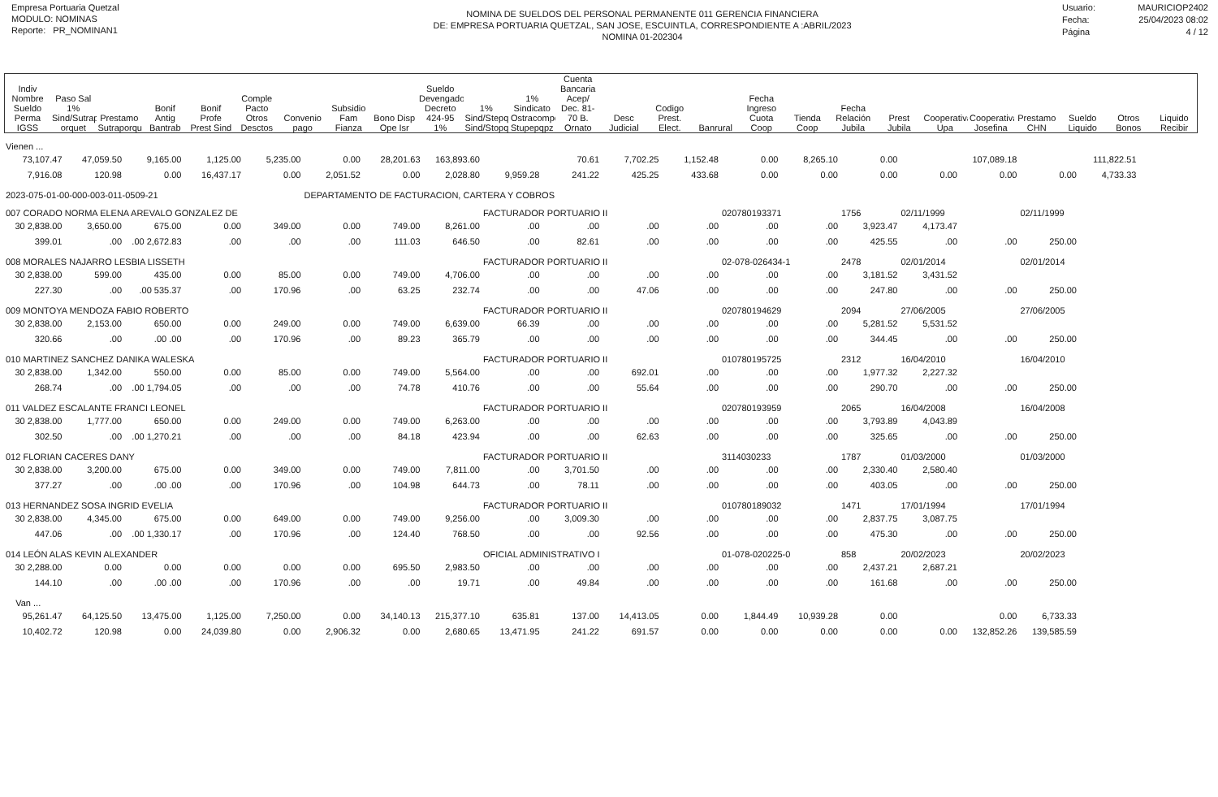Empresa Portuaria Quetzal
MODULO: NOMINAS
Reporte: PR_NOMINAN1
NOMINA DE SUELDOS DEL PERSONAL PERMANENTE 011 GERENCIA FINANCIERA
DE: EMPRESA PORTUARIA QUETZAL, SAN JOSE, ESCUINTLA, CORRESPONDIENTE A :ABRIL/2023
NOMINA 01-202304
Usuario: MAURICIOP2402
Fecha: 25/04/2023 08:02
Página 4 / 12
| Indiv Nombre Sueldo Perma IGSS | Paso Sal 1% Sind/Sutrap orquet | Prestamo Sutraporque | Bonif Antig Bantrab | Bonif Profe Prest Sind | Comple Pacto Otros Desctos | Convenio pago | Subsidio Fam Fianza | Bono Disp Ope Isr | Sueldo Devengado Decreto 424-95 1% | 1% Sind/Stepq Sind/Stopq | 1% Sindicato Ostracompq Stupepqpz | Cuenta Bancaria Acep/ Dec. 81-70 B. Ornato | Desc Judicial | Codigo Prest. Elect. | Banrural | Fecha Ingreso Cuota Coop | Tienda Coop | Fecha Relación Jubila | Prest Jubila | Cooperativa Upa | Cooperativa Josefina | Prestamo CHN | Sueldo Liquido | Otros Bonos | Liquido Recibir |
| --- | --- | --- | --- | --- | --- | --- | --- | --- | --- | --- | --- | --- | --- | --- | --- | --- | --- | --- | --- | --- | --- | --- | --- | --- | --- |
| Vienen ... | | | | | | | | | | | | | | | | | | | |
| 73,107.47 | 47,059.50 | 9,165.00 | 1,125.00 | 5,235.00 | 0.00 | 28,201.63 | 163,893.60 | | 70.61 | 7,702.25 | 1,152.48 | 0.00 | 8,265.10 | 0.00 | | 107,089.18 | 111,822.51 | | |
| 7,916.08 | 120.98 | 0.00 | 16,437.17 | 0.00 | 2,051.52 | 0.00 | 2,028.80 | 9,959.28 | 241.22 | 425.25 | 433.68 | 0.00 | 0.00 | 0.00 | 0.00 | 0.00 | 0.00 | 4,733.33 | |
| 2023-075-01-00-000-003-011-0509-21 | | | | | DEPARTAMENTO DE FACTURACION, CARTERA Y COBROS | | | | | | | | | | | | | | |
| 007 CORADO NORMA ELENA AREVALO GONZALEZ DE | | | | | | | | FACTURADOR PORTUARIO II | | | | 020780193371 | | 1756 | 02/11/1999 | | 02/11/1999 | | |
| 30 2,838.00 | 3,650.00 | 675.00 | 0.00 | 349.00 | 0.00 | 749.00 | 8,261.00 | .00 | .00 | .00 | .00 | .00 | .00 | 3,923.47 | 4,173.47 | | | | |
| 399.01 | .00 | .00 2,672.83 | .00 | .00 | .00 | 111.03 | 646.50 | .00 | 82.61 | .00 | .00 | .00 | .00 | 425.55 | .00 | .00 | 250.00 | | |
| 008 MORALES NAJARRO LESBIA LISSETH | | | | | | | | FACTURADOR PORTUARIO II | | | | 02-078-026434-1 | | 2478 | 02/01/2014 | | 02/01/2014 | | |
| 30 2,838.00 | 599.00 | 435.00 | 0.00 | 85.00 | 0.00 | 749.00 | 4,706.00 | .00 | .00 | .00 | .00 | .00 | .00 | 3,181.52 | 3,431.52 | | | | |
| 227.30 | .00 | .00 535.37 | .00 | 170.96 | .00 | 63.25 | 232.74 | .00 | .00 | 47.06 | .00 | .00 | .00 | 247.80 | .00 | .00 | 250.00 | | |
| 009 MONTOYA MENDOZA FABIO ROBERTO | | | | | | | | FACTURADOR PORTUARIO II | | | | 020780194629 | | 2094 | 27/06/2005 | | 27/06/2005 | | |
| 30 2,838.00 | 2,153.00 | 650.00 | 0.00 | 249.00 | 0.00 | 749.00 | 6,639.00 | 66.39 | .00 | .00 | .00 | .00 | .00 | 5,281.52 | 5,531.52 | | | | |
| 320.66 | .00 | .00 .00 | .00 | 170.96 | .00 | 89.23 | 365.79 | .00 | .00 | .00 | .00 | .00 | .00 | 344.45 | .00 | .00 | 250.00 | | |
| 010 MARTINEZ SANCHEZ DANIKA WALESKA | | | | | | | | FACTURADOR PORTUARIO II | | | | 010780195725 | | 2312 | 16/04/2010 | | 16/04/2010 | | |
| 30 2,838.00 | 1,342.00 | 550.00 | 0.00 | 85.00 | 0.00 | 749.00 | 5,564.00 | .00 | .00 | 692.01 | .00 | .00 | .00 | 1,977.32 | 2,227.32 | | | | |
| 268.74 | .00 | .00 1,794.05 | .00 | .00 | .00 | 74.78 | 410.76 | .00 | .00 | 55.64 | .00 | .00 | .00 | 290.70 | .00 | .00 | 250.00 | | |
| 011 VALDEZ ESCALANTE FRANCI LEONEL | | | | | | | | FACTURADOR PORTUARIO II | | | | 020780193959 | | 2065 | 16/04/2008 | | 16/04/2008 | | |
| 30 2,838.00 | 1,777.00 | 650.00 | 0.00 | 249.00 | 0.00 | 749.00 | 6,263.00 | .00 | .00 | .00 | .00 | .00 | .00 | 3,793.89 | 4,043.89 | | | | |
| 302.50 | .00 | .00 1,270.21 | .00 | .00 | .00 | 84.18 | 423.94 | .00 | .00 | 62.63 | .00 | .00 | .00 | 325.65 | .00 | .00 | 250.00 | | |
| 012 FLORIAN CACERES DANY | | | | | | | | FACTURADOR PORTUARIO II | | | | 3114030233 | | 1787 | 01/03/2000 | | 01/03/2000 | | |
| 30 2,838.00 | 3,200.00 | 675.00 | 0.00 | 349.00 | 0.00 | 749.00 | 7,811.00 | .00 | 3,701.50 | .00 | .00 | .00 | .00 | 2,330.40 | 2,580.40 | | | | |
| 377.27 | .00 | .00 .00 | .00 | 170.96 | .00 | 104.98 | 644.73 | .00 | 78.11 | .00 | .00 | .00 | .00 | 403.05 | .00 | .00 | 250.00 | | |
| 013 HERNANDEZ SOSA INGRID EVELIA | | | | | | | | FACTURADOR PORTUARIO II | | | | 010780189032 | | 1471 | 17/01/1994 | | 17/01/1994 | | |
| 30 2,838.00 | 4,345.00 | 675.00 | 0.00 | 649.00 | 0.00 | 749.00 | 9,256.00 | .00 | 3,009.30 | .00 | .00 | .00 | .00 | 2,837.75 | 3,087.75 | | | | |
| 447.06 | .00 | .00 1,330.17 | .00 | 170.96 | .00 | 124.40 | 768.50 | .00 | .00 | 92.56 | .00 | .00 | .00 | 475.30 | .00 | .00 | 250.00 | | |
| 014 LEÓN ALAS KEVIN ALEXANDER | | | | | | | | OFICIAL ADMINISTRATIVO I | | | | 01-078-020225-0 | | 858 | 20/02/2023 | | 20/02/2023 | | |
| 30 2,288.00 | 0.00 | 0.00 | 0.00 | 0.00 | 0.00 | 695.50 | 2,983.50 | .00 | .00 | .00 | .00 | .00 | .00 | 2,437.21 | 2,687.21 | | | | |
| 144.10 | .00 | .00 .00 | .00 | 170.96 | .00 | .00 | 19.71 | .00 | 49.84 | .00 | .00 | .00 | .00 | 161.68 | .00 | .00 | 250.00 | | |
| Van ... | | | | | | | | | | | | | | | | | | | |
| 95,261.47 | 64,125.50 | 13,475.00 | 1,125.00 | 7,250.00 | 0.00 | 34,140.13 | 215,377.10 | 635.81 | 137.00 | 14,413.05 | 0.00 | 1,844.49 | 10,939.28 | 0.00 | | 0.00 | 6,733.33 | | |
| 10,402.72 | 120.98 | 0.00 | 24,039.80 | 0.00 | 2,906.32 | 0.00 | 2,680.65 | 13,471.95 | 241.22 | 691.57 | 0.00 | 0.00 | 0.00 | 0.00 | 0.00 | 132,852.26 | 139,585.59 | | |